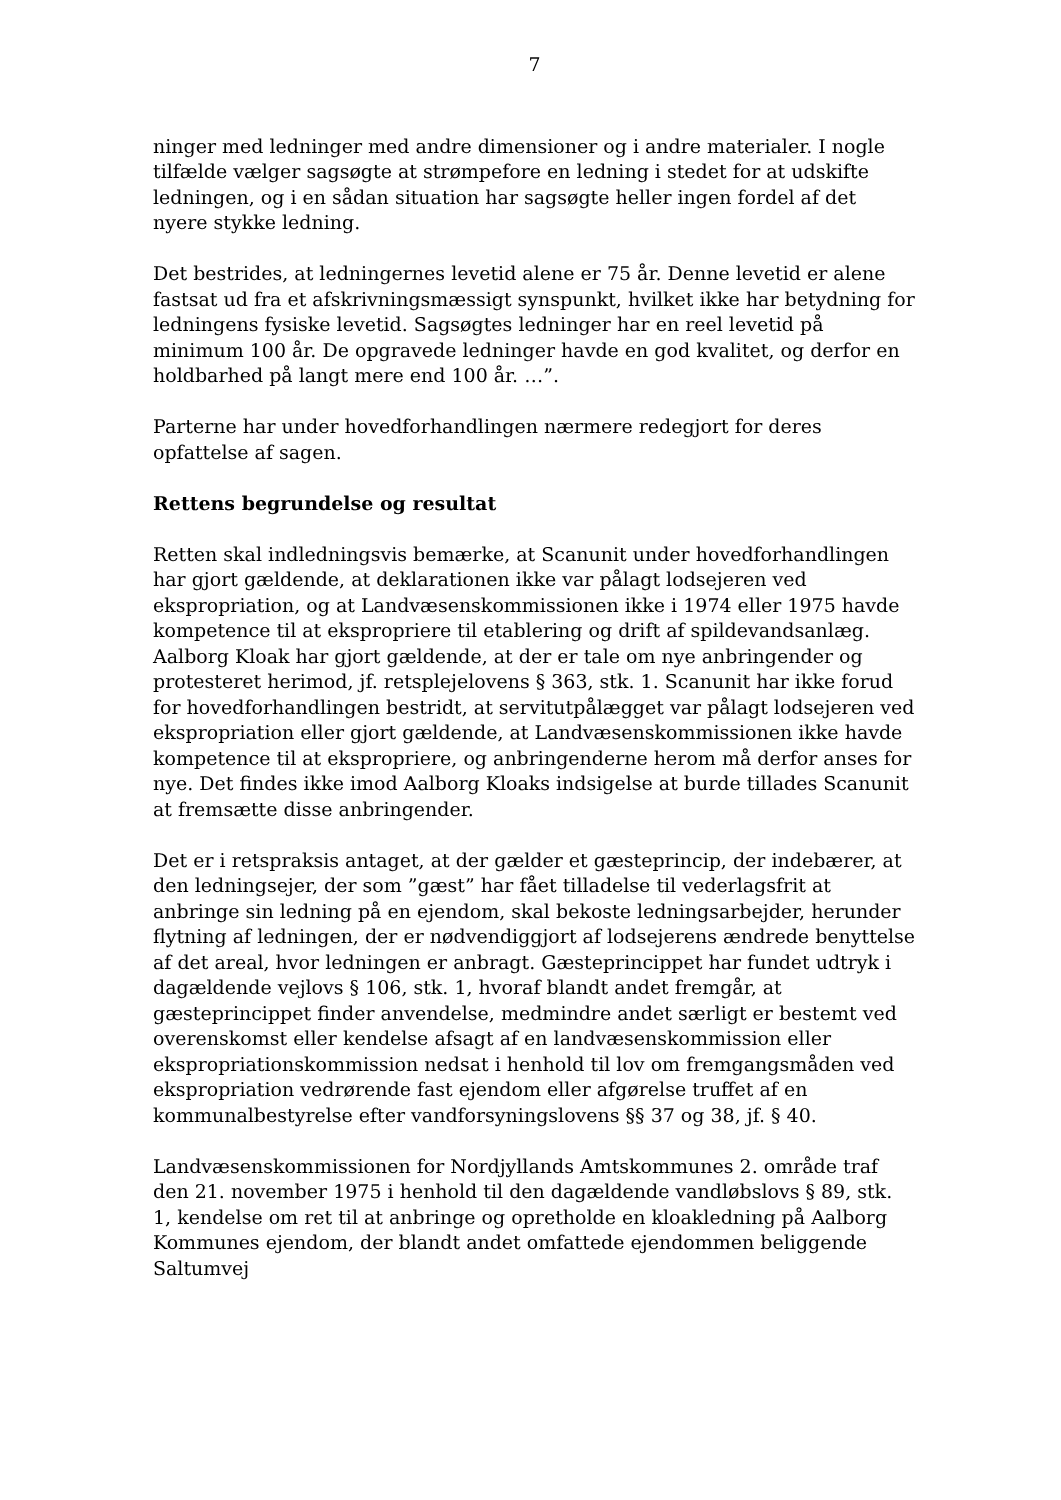7
ninger med ledninger med andre dimensioner og i andre materialer. I nogle tilfælde vælger sagsøgte at strømpefore en ledning i stedet for at udskifte ledningen, og i en sådan situation har sagsøgte heller ingen fordel af det nyere stykke ledning.
Det bestrides, at ledningernes levetid alene er 75 år. Denne levetid er alene fastsat ud fra et afskrivningsmæssigt synspunkt, hvilket ikke har betydning for ledningens fysiske levetid. Sagsøgtes ledninger har en reel levetid på minimum 100 år. De opgravede ledninger havde en god kvalitet, og derfor en holdbarhed på langt mere end 100 år. …”.
Parterne har under hovedforhandlingen nærmere redegjort for deres opfattelse af sagen.
Rettens begrundelse og resultat
Retten skal indledningsvis bemærke, at Scanunit under hovedforhandlingen har gjort gældende, at deklarationen ikke var pålagt lodsejeren ved ekspropriation, og at Landvæsenskommissionen ikke i 1974 eller 1975 havde kompetence til at ekspropriere til etablering og drift af spildevandsanlæg. Aalborg Kloak har gjort gældende, at der er tale om nye anbringender og protesteret herimod, jf. retsplejelovens § 363, stk. 1. Scanunit har ikke forud for hovedforhandlingen bestridt, at servitutpålægget var pålagt lodsejeren ved ekspropriation eller gjort gældende, at Landvæsenskommissionen ikke havde kompetence til at ekspropriere, og anbringenderne herom må derfor anses for nye. Det findes ikke imod Aalborg Kloaks indsigelse at burde tillades Scanunit at fremsætte disse anbringender.
Det er i retspraksis antaget, at der gælder et gæsteprincip, der indebærer, at den ledningsejer, der som ”gæst” har fået tilladelse til vederlagsfrit at anbringe sin ledning på en ejendom, skal bekoste ledningsarbejder, herunder flytning af ledningen, der er nødvendiggjort af lodsejerens ændrede benyttelse af det areal, hvor ledningen er anbragt. Gæsteprincippet har fundet udtryk i dagældende vejlovs § 106, stk. 1, hvoraf blandt andet fremgår, at gæsteprincippet finder anvendelse, medmindre andet særligt er bestemt ved overenskomst eller kendelse afsagt af en landvæsenskommission eller ekspropriationskommission nedsat i henhold til lov om fremgangsmåden ved ekspropriation vedrørende fast ejendom eller afgørelse truffet af en kommunalbestyrelse efter vandforsyningslovens §§ 37 og 38, jf. § 40.
Landvæsenskommissionen for Nordjyllands Amtskommunes 2. område traf den 21. november 1975 i henhold til den dagældende vandløbslovs § 89, stk. 1, kendelse om ret til at anbringe og opretholde en kloakledning på Aalborg Kommunes ejendom, der blandt andet omfattede ejendommen beliggende Saltumvej